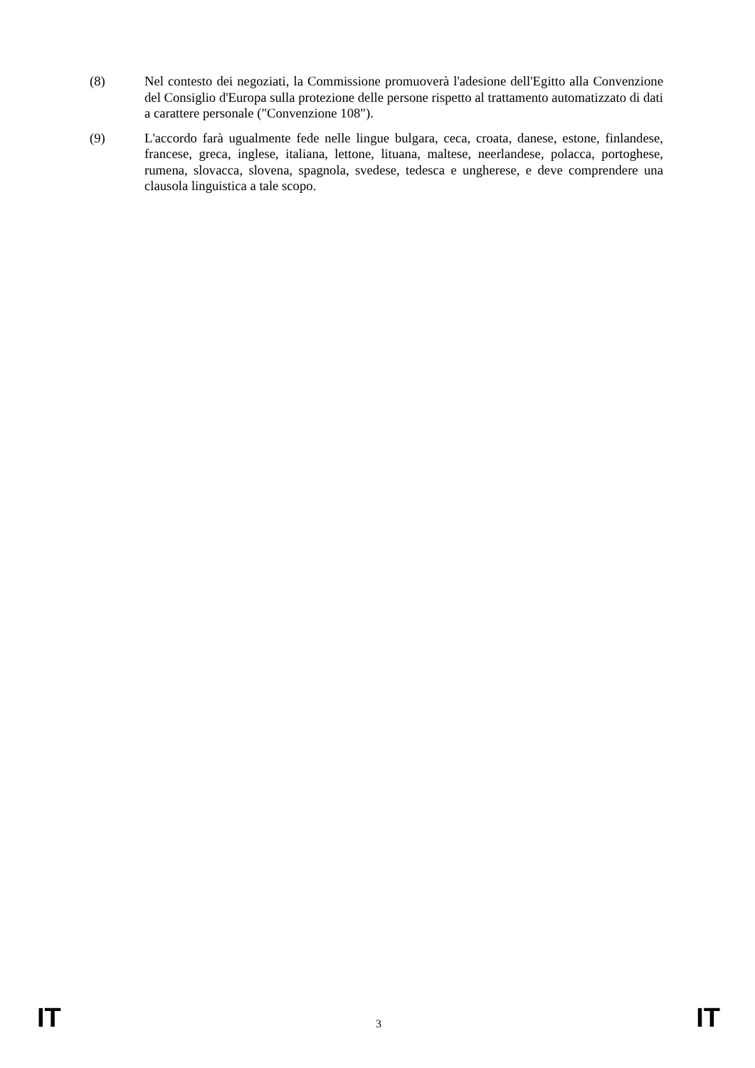(8) Nel contesto dei negoziati, la Commissione promuoverà l'adesione dell'Egitto alla Convenzione del Consiglio d'Europa sulla protezione delle persone rispetto al trattamento automatizzato di dati a carattere personale ("Convenzione 108").
(9) L'accordo farà ugualmente fede nelle lingue bulgara, ceca, croata, danese, estone, finlandese, francese, greca, inglese, italiana, lettone, lituana, maltese, neerlandese, polacca, portoghese, rumena, slovacca, slovena, spagnola, svedese, tedesca e ungherese, e deve comprendere una clausola linguistica a tale scopo.
IT 3 IT